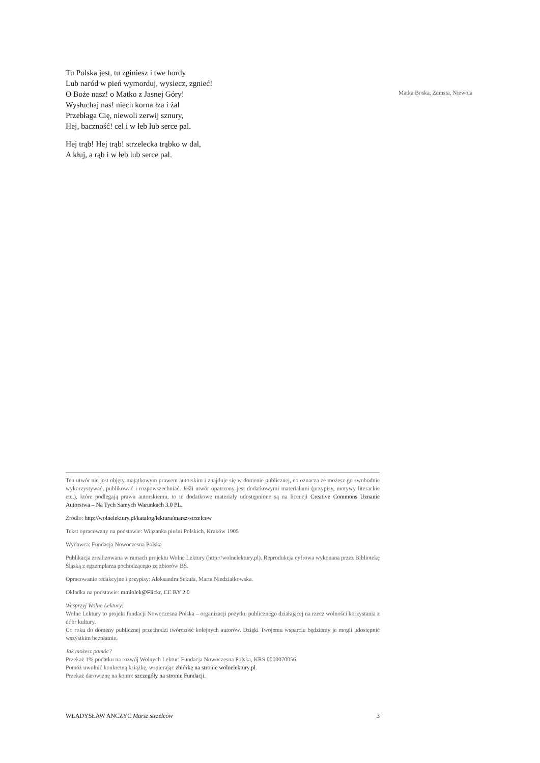Tu Polska jest, tu zginiesz i twe hordy
Lub naród w pień wymorduj, wysiecz, zgnieć!
O Boże nasz! o Matko z Jasnej Góry!
Wysłuchaj nas! niech korna łza i żal
Przebłaga Cię, niewoli zerwij sznury,
Hej, baczność! cel i w łeb lub serce pal.
Hej trąb! Hej trąb! strzelecka trąbko w dal,
A kłuj, a rąb i w łeb lub serce pal.
Matka Boska, Zemsta, Niewola
Ten utwór nie jest objęty majątkowym prawem autorskim i znajduje się w domenie publicznej, co oznacza że możesz go swobodnie wykorzystywać, publikować i rozpowszechniać. Jeśli utwór opatrzony jest dodatkowymi materiałami (przypisy, motywy literackie etc.), które podlegają prawu autorskiemu, to te dodatkowe materiały udostępnione są na licencji Creative Commons Uznanie Autorstwa – Na Tych Samych Warunkach 3.0 PL.
Źródło: http://wolnelektury.pl/katalog/lektura/marsz-strzelcow
Tekst opracowany na podstawie: Wiązanka pieśni Polskich, Kraków 1905
Wydawca: Fundacja Nowoczesna Polska
Publikacja zrealizowana w ramach projektu Wolne Lektury (http://wolnelektury.pl). Reprodukcja cyfrowa wykonana przez Bibliotekę Śląską z egzemplarza pochodzącego ze zbiorów BŚ.
Opracowanie redakcyjne i przypisy: Aleksandra Sekuła, Marta Niedziałkowska.
Okładka na podstawie: mmlolek@Flickr, CC BY 2.0
Wesprzyj Wolne Lektury!
Wolne Lektury to projekt fundacji Nowoczesna Polska – organizacji pożytku publicznego działającej na rzecz wolności korzystania z dóbr kultury.
Co roku do domeny publicznej przechodzi twórczość kolejnych autorów. Dzięki Twojemu wsparciu będziemy je mogli udostępnić wszystkim bezpłatnie.
Jak możesz pomóc?
Przekaż 1% podatku na rozwój Wolnych Lektur: Fundacja Nowoczesna Polska, KRS 0000070056.
Pomóż uwolnić konkretną książkę, wspierając zbiórkę na stronie wolnelektury.pl.
Przekaż darowiznę na konto: szczegóły na stronie Fundacji.
WŁADYSŁAW ANCZYC Marsz strzelców
3